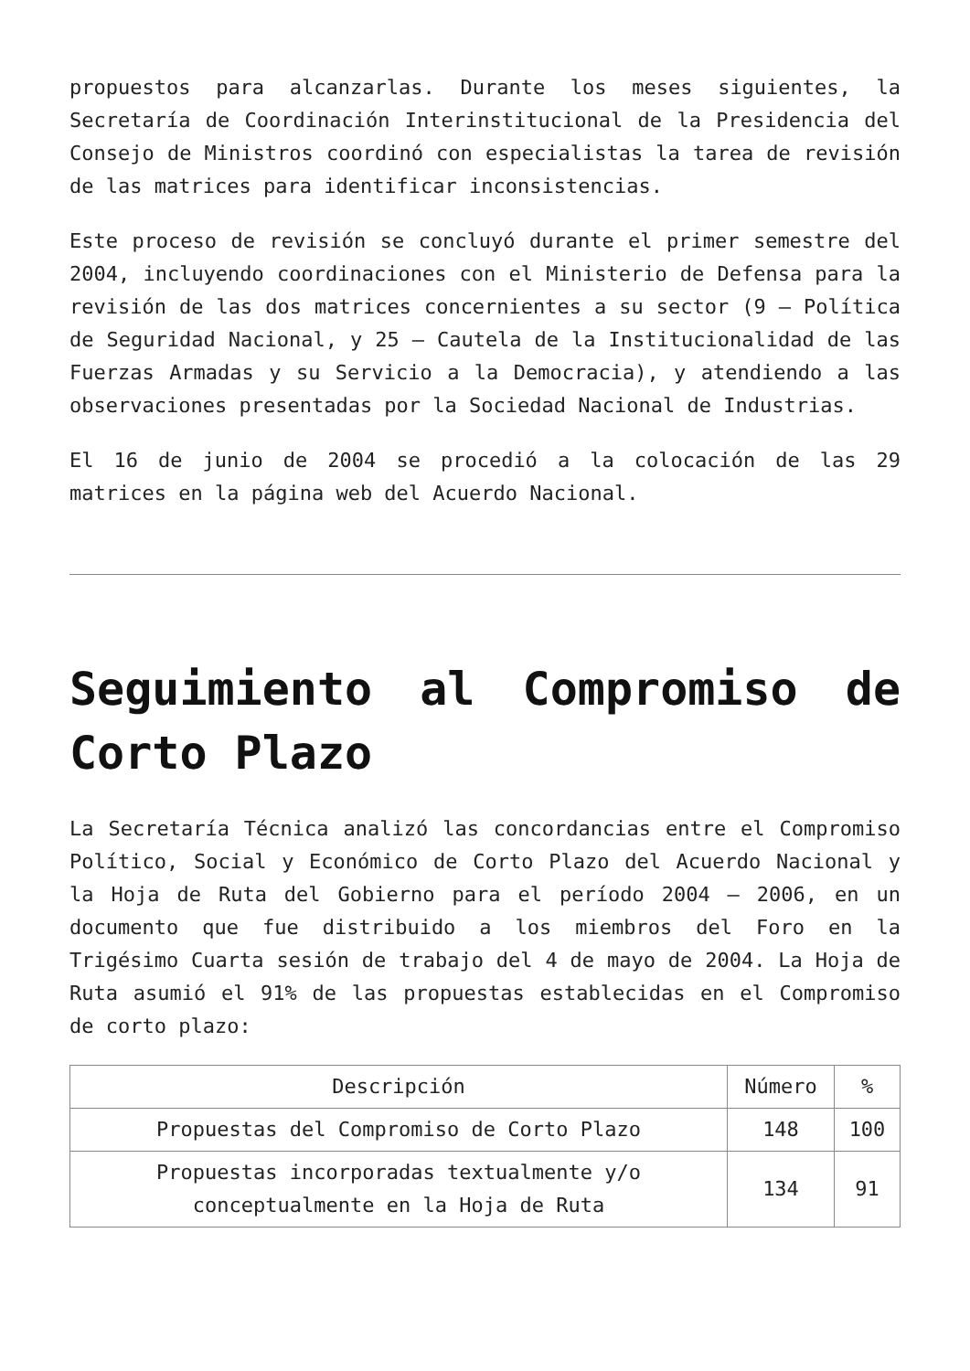propuestos para alcanzarlas. Durante los meses siguientes, la Secretaría de Coordinación Interinstitucional de la Presidencia del Consejo de Ministros coordinó con especialistas la tarea de revisión de las matrices para identificar inconsistencias.
Este proceso de revisión se concluyó durante el primer semestre del 2004, incluyendo coordinaciones con el Ministerio de Defensa para la revisión de las dos matrices concernientes a su sector (9 – Política de Seguridad Nacional, y 25 – Cautela de la Institucionalidad de las Fuerzas Armadas y su Servicio a la Democracia), y atendiendo a las observaciones presentadas por la Sociedad Nacional de Industrias.
El 16 de junio de 2004 se procedió a la colocación de las 29 matrices en la página web del Acuerdo Nacional.
Seguimiento al Compromiso de Corto Plazo
La Secretaría Técnica analizó las concordancias entre el Compromiso Político, Social y Económico de Corto Plazo del Acuerdo Nacional y la Hoja de Ruta del Gobierno para el período 2004 – 2006, en un documento que fue distribuido a los miembros del Foro en la Trigésimo Cuarta sesión de trabajo del 4 de mayo de 2004. La Hoja de Ruta asumió el 91% de las propuestas establecidas en el Compromiso de corto plazo:
| Descripción | Número | % |
| --- | --- | --- |
| Propuestas del Compromiso de Corto Plazo | 148 | 100 |
| Propuestas incorporadas textualmente y/o conceptualmente en la Hoja de Ruta | 134 | 91 |